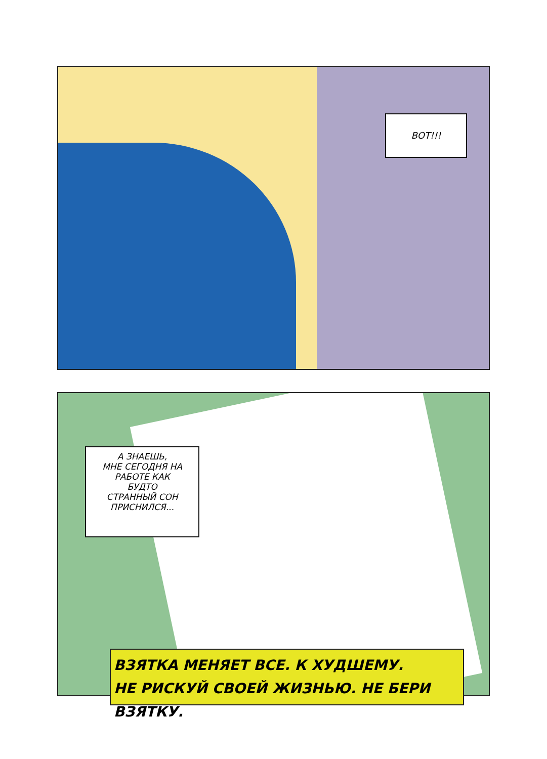ВОТ!!!
А ЗНАЕШЬ,
МНЕ СЕГОДНЯ НА
РАБОТЕ КАК
БУДТО
СТРАННЫЙ СОН
ПРИСНИЛСЯ...
ВЗЯТКА МЕНЯЕТ ВСЕ. К ХУДШЕМУ.
НЕ РИСКУЙ СВОЕЙ ЖИЗНЬЮ. НЕ БЕРИ ВЗЯТКУ.